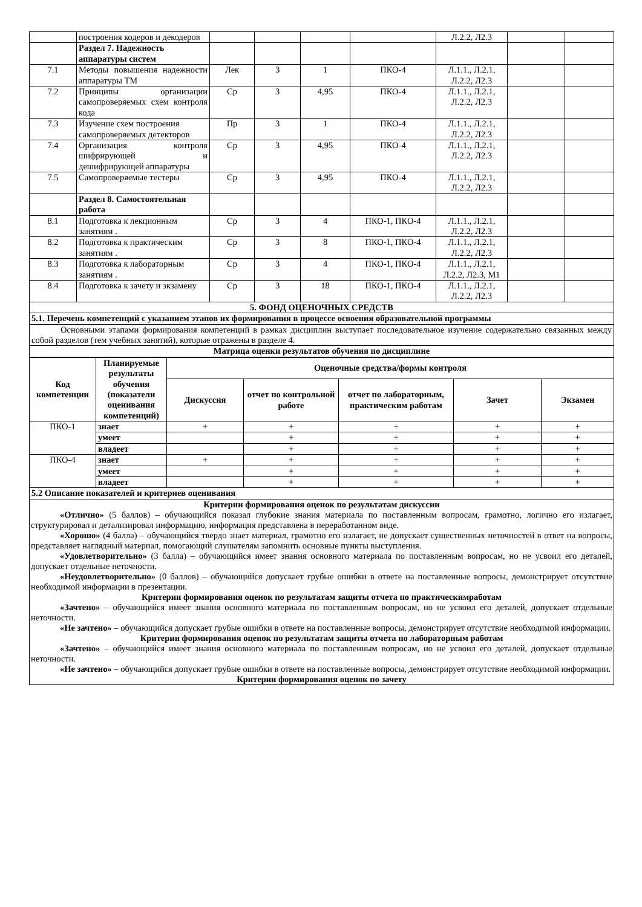| | построения кодеров и декодеров | | | | | Л.2.2, Л2.3 | | |
| | Раздел 7. Надежность аппаратуры систем | | | | | | | |
| 7.1 | Методы повышения надежности аппаратуры ТМ | Лек | 3 | 1 | ПКО-4 | Л.1.1., Л.2.1, Л.2.2, Л2.3 | | |
| 7.2 | Принципы организации самопроверяемых схем контроля кода | Ср | 3 | 4,95 | ПКО-4 | Л.1.1., Л.2.1, Л.2.2, Л2.3 | | |
| 7.3 | Изучение схем построения самопроверяемых детекторов | Пр | 3 | 1 | ПКО-4 | Л.1.1., Л.2.1, Л.2.2, Л2.3 | | |
| 7.4 | Организация контроля шифрирующей и дешифрирующей аппаратуры | Ср | 3 | 4,95 | ПКО-4 | Л.1.1., Л.2.1, Л.2.2, Л2.3 | | |
| 7.5 | Самопроверяемые тестеры | Ср | 3 | 4,95 | ПКО-4 | Л.1.1., Л.2.1, Л.2.2, Л2.3 | | |
| | Раздел 8. Самостоятельная работа | | | | | | | |
| 8.1 | Подготовка к лекционным занятиям . | Ср | 3 | 4 | ПКО-1, ПКО-4 | Л.1.1., Л.2.1, Л.2.2, Л2.3 | | |
| 8.2 | Подготовка к практическим занятиям . | Ср | 3 | 8 | ПКО-1, ПКО-4 | Л.1.1., Л.2.1, Л.2.2, Л2.3 | | |
| 8.3 | Подготовка к лабораторным занятиям . | Ср | 3 | 4 | ПКО-1, ПКО-4 | Л.1.1., Л.2.1, Л.2.2, Л2.3, М1 | | |
| 8.4 | Подготовка к зачету и экзамену | Ср | 3 | 18 | ПКО-1, ПКО-4 | Л.1.1., Л.2.1, Л.2.2, Л2.3 | | |
| 5. ФОНД ОЦЕНОЧНЫХ СРЕДСТВ | | | | | | | | |
| 5.1. Перечень компетенций с указанием этапов их формирования в процессе освоения образовательной программы | | | | | | | | |
| Основными этапами формирования компетенций в рамках дисциплин выступает последовательное изучение содержательно связанных между собой разделов (тем учебных занятий), которые отражены в разделе 4. | | | | | | | | |
| Матрица оценки результатов обучения по дисциплине | | | | | | | | |
| Код компетенции | Планируемые результаты обучения (показатели оценивания компетенций) | Оценочные средства/формы контроля | | | | |
| --- | --- | --- | --- | --- | --- | --- |
| | | Дискуссия | отчет по контрольной работе | отчет по лабораторным, практическим работам | Зачет | Экзамен |
| ПКО-1 | знает | + | + | + | + | + |
| | умеет | | + | + | + | + |
| | владеет | | + | + | + | + |
| ПКО-4 | знает | + | + | + | + | + |
| | умеет | | + | + | + | + |
| | владеет | | + | + | + | + |
| 5.2 Описание показателей и критериев оценивания | | | | | | |
Критерии формирования оценок по результатам дискуссии
«Отлично» (5 баллов) – обучающийся показал глубокие знания материала по поставленным вопросам, грамотно, логично его излагает, структурировал и детализировал информацию, информация представлена в переработанном виде.
«Хорошо» (4 балла) – обучающийся твердо знает материал, грамотно его излагает, не допускает существенных неточностей в ответ на вопросы, представляет наглядный материал, помогающий слушателям запомнить основные пункты выступления.
«Удовлетворительно» (3 балла) – обучающийся имеет знания основного материала по поставленным вопросам, но не усвоил его деталей, допускает отдельные неточности.
«Неудовлетворительно» (0 баллов) – обучающийся допускает грубые ошибки в ответе на поставленные вопросы, демонстрирует отсутствие необходимой информации в презентации.
Критерии формирования оценок по результатам защиты отчета по практическимработам
«Зачтено» – обучающийся имеет знания основного материала по поставленным вопросам, но не усвоил его деталей, допускает отдельные неточности.
«Не зачтено» – обучающийся допускает грубые ошибки в ответе на поставленные вопросы, демонстрирует отсутствие необходимой информации.
Критерии формирования оценок по результатам защиты отчета по лабораторным работам
«Зачтено» – обучающийся имеет знания основного материала по поставленным вопросам, но не усвоил его деталей, допускает отдельные неточности.
«Не зачтено» – обучающийся допускает грубые ошибки в ответе на поставленные вопросы, демонстрирует отсутствие необходимой информации.
Критерии формирования оценок по зачету